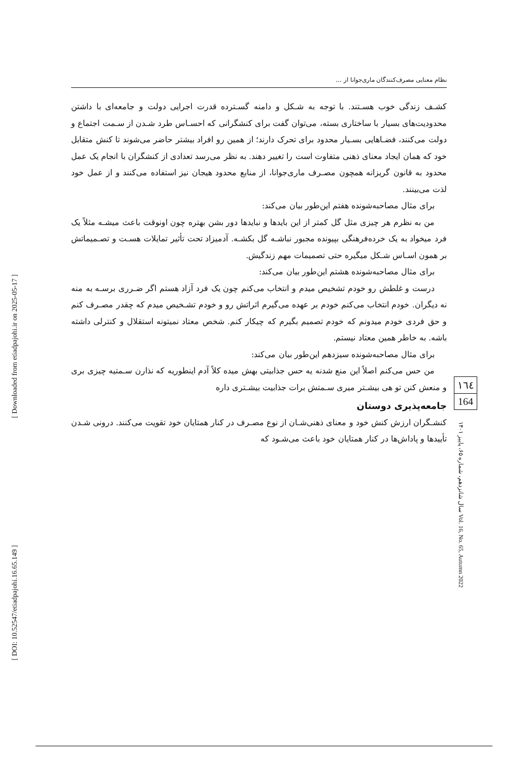[ Downloaded from etiadpajohi.ir on 2025-05-17 ]
[ DOI: 10.52547/etiadpajohi.16.65.149 ]
نظام معنایی مصرف‌کنندگان ماری‌جوانا از ...
کشـف زندگی خوب هسـتند. با توجه به شـکل و دامنه گسـترده قدرت اجرایی دولت و جامعه‌ای با داشتن محدودیت‌های بسیار با ساختاری بسته، می‌توان گفت برای کنشگرانی که احسـاس طرد شـدن از سـمت اجتماع و دولت می‌کنند، فضـاهایی بسـیار محدود برای تحرک دارند؛ از همین رو افراد بیشتر حاضر می‌شوند تا کنش متقابل خود که همان ایجاد معنای ذهنی متفاوت است را تغییر دهند. به نظر می‌رسد تعدادی از کنشگران با انجام یک عمل محدود به قانون گریزانه همچون مصـرف ماری‌جوانا، از منابع محدود هیجان نیز استفاده می‌کنند و از عمل خود لذت می‌بینند.
برای مثال مصاحبه‌شونده هفتم این‌طور بیان می‌کند:
من به نظرم هر چیزی مثل گل کمتر از این بایدها و نبایدها دور بشن بهتره چون اونوقت باعث میشـه مثلاً یک فرد میخواد به یک خرده‌فرهنگی بپیونده مجبور نباشـه گل بکشـه. آدمیزاد تحت تأثیر تمایلات هسـت و تصـمیماتش بر همون اسـاس شـکل میگیره حتی تصمیمات مهم زندگیش.
برای مثال مصاحبه‌شونده هشتم این‌طور بیان می‌کند:
درست و غلطش رو خودم تشخیص میدم و انتخاب می‌کنم چون یک فرد آزاد هستم اگر ضـرری برسـه به منه نه دیگران. خودم انتخاب می‌کنم خودم بر عهده می‌گیرم اثراتش رو و خودم تشـخیص میدم که چقدر مصـرف کنم و حق فردی خودم میدونم که خودم تصمیم بگیرم که چیکار کنم. شخص معتاد نمیتونه استقلال و کنترلی داشته باشه. به خاطر همین معتاد نیستم.
برای مثال مصاحبه‌شونده سیزدهم این‌طور بیان می‌کند:
من حس می‌کنم اصلاً این منع شدنه یه حس جذابیتی بهش میده کلاً آدم اینطوریه که نذارن سـمتیه چیزی بری و منعش کنن تو هی بیشـتر میری سـمتش برات جذابیت بیشـتری داره
جامعه‌پذیری دوستان
کنشـگران ارزش کنش خود و معنای ذهنی‌شـان از نوع مصـرف در کنار همتایان خود تقویت می‌کنند. درونی شـدن تأییدها و پاداش‌ها در کنار همتایان خود باعث می‌شـود که
١٦٤
164
سال شانزدهم، شماره ۶۵، پاییز ۱۴۰۱ Vol. 16, No. 65, Autumn 2022